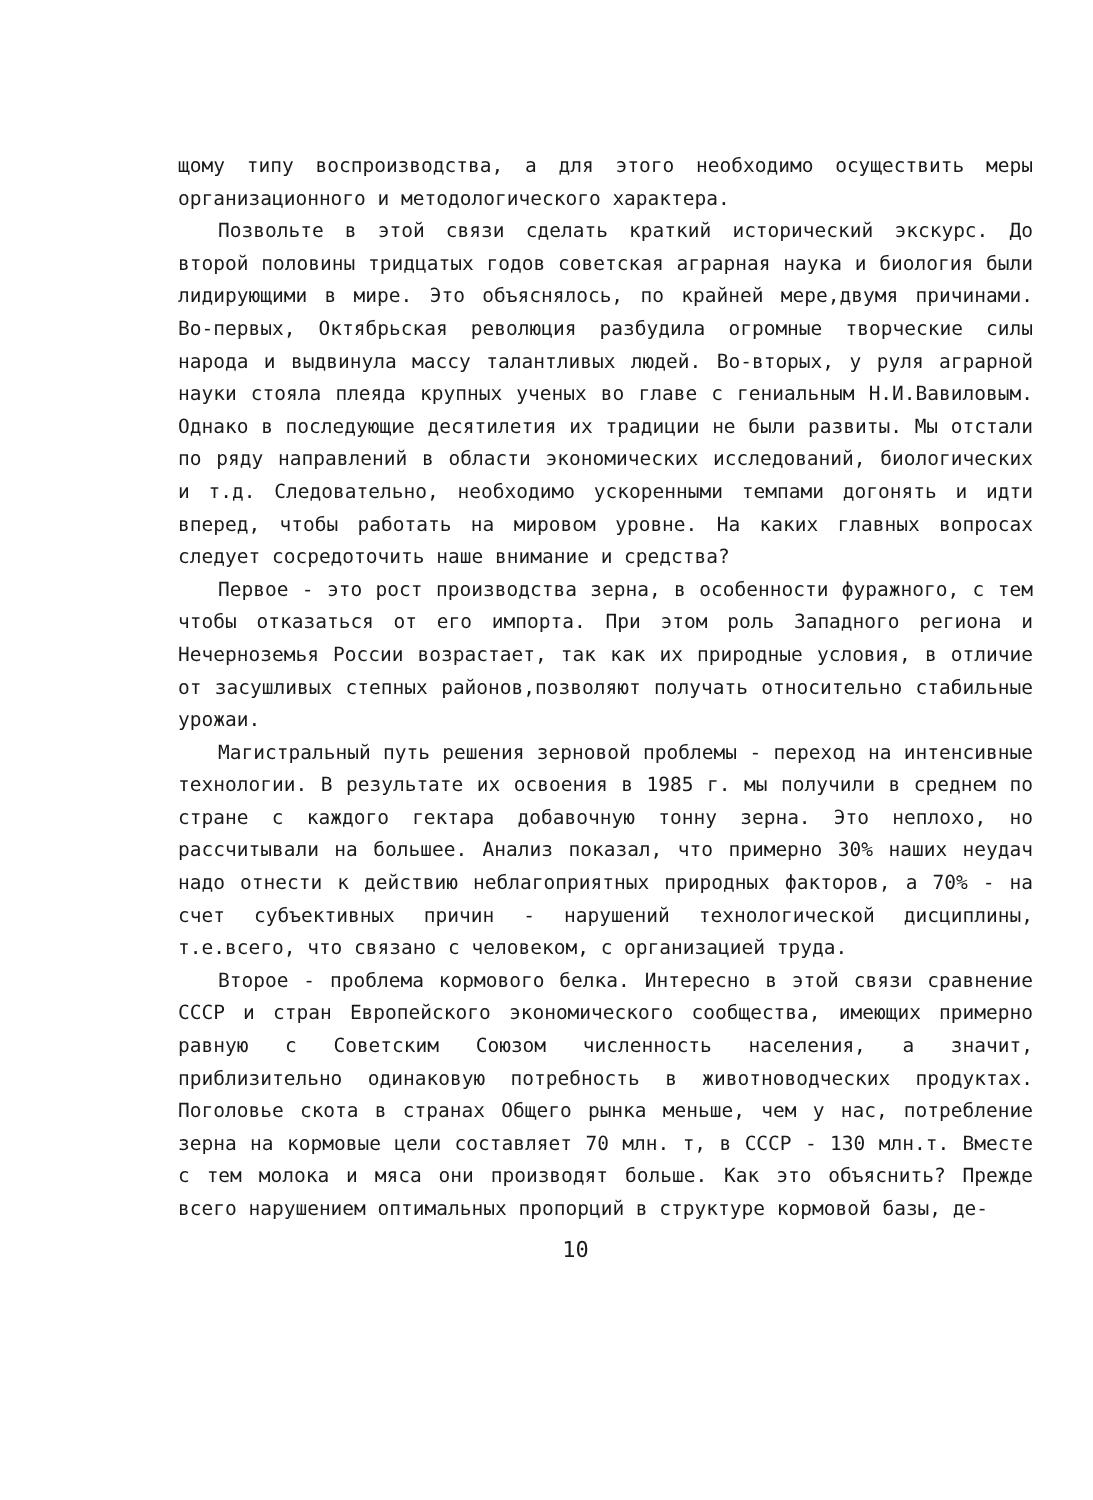щому типу воспроизводства, а для этого необходимо осуществить меры организационного и методологического характера.
Позвольте в этой связи сделать краткий исторический экскурс. До второй половины тридцатых годов советская аграрная наука и биология были лидирующими в мире. Это объяснялось, по крайней мере,двумя причинами. Во-первых, Октябрьская революция разбудила огромные творческие силы народа и выдвинула массу талантливых людей. Во-вторых, у руля аграрной науки стояла плеяда крупных ученых во главе с гениальным Н.И.Вавиловым. Однако в последующие десятилетия их традиции не были развиты. Мы отстали по ряду направлений в области экономических исследований, биологических и т.д. Следовательно, необходимо ускоренными темпами догонять и идти вперед, чтобы работать на мировом уровне. На каких главных вопросах следует сосредоточить наше внимание и средства?
Первое - это рост производства зерна, в особенности фуражного, с тем чтобы отказаться от его импорта. При этом роль Западного региона и Нечерноземья России возрастает, так как их природные условия, в отличие от засушливых степных районов,позволяют получать относительно стабильные урожаи.
Магистральный путь решения зерновой проблемы - переход на интенсивные технологии. В результате их освоения в 1985 г. мы получили в среднем по стране с каждого гектара добавочную тонну зерна. Это неплохо, но рассчитывали на большее. Анализ показал, что примерно 30% наших неудач надо отнести к действию неблагоприятных природных факторов, а 70% - на счет субъективных причин - нарушений технологической дисциплины, т.е.всего, что связано с человеком, с организацией труда.
Второе - проблема кормового белка. Интересно в этой связи сравнение СССР и стран Европейского экономического сообщества, имеющих примерно равную с Советским Союзом численность населения, а значит, приблизительно одинаковую потребность в животноводческих продуктах. Поголовье скота в странах Общего рынка меньше, чем у нас, потребление зерна на кормовые цели составляет 70 млн. т, в СССР - 130 млн.т. Вместе с тем молока и мяса они производят больше. Как это объяснить? Прежде всего нарушением оптимальных пропорций в структуре кормовой базы, де-
10